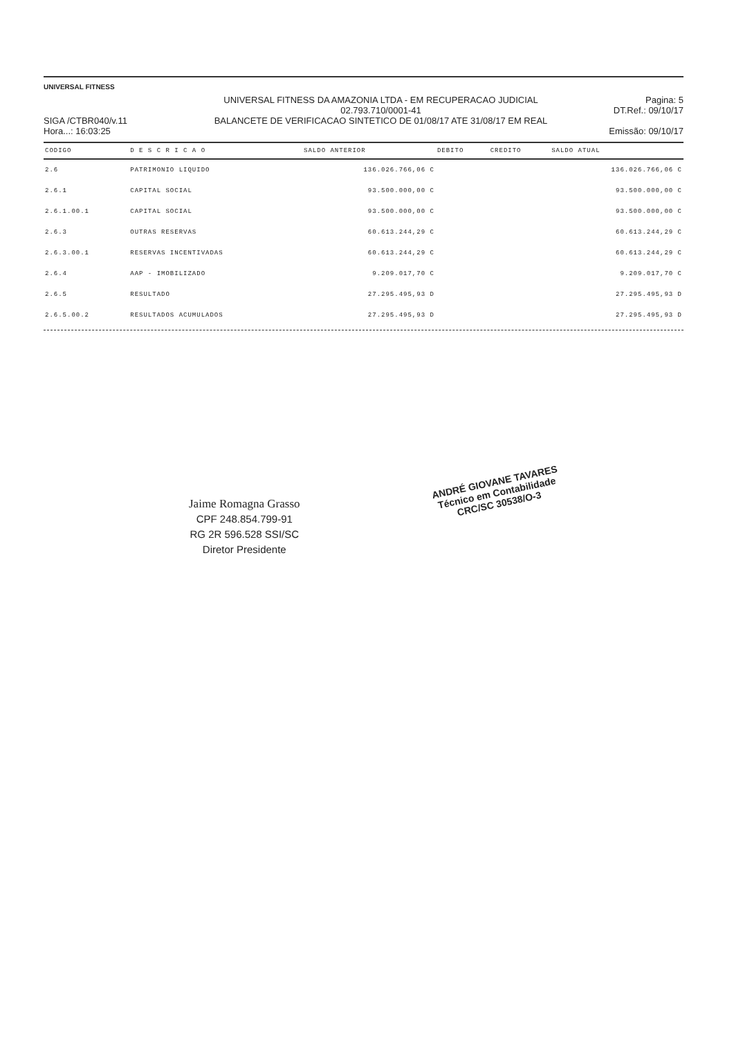UNIVERSAL FITNESS
SIGA /CTBR040/v.11
Hora...: 16:03:25
UNIVERSAL FITNESS DA AMAZONIA LTDA - EM RECUPERACAO JUDICIAL
02.793.710/0001-41
BALANCETE DE VERIFICACAO SINTETICO DE 01/08/17 ATE 31/08/17 EM REAL
Pagina: 5
DT.Ref.: 09/10/17
Emissão: 09/10/17
| CODIGO | D E S C R I C A O | SALDO ANTERIOR | DEBITO | CREDITO | SALDO ATUAL |
| --- | --- | --- | --- | --- | --- |
| 2.6 | PATRIMONIO LIQUIDO | 136.026.766,06 C | | | 136.026.766,06 C |
| 2.6.1 | CAPITAL SOCIAL | 93.500.000,00 C | | | 93.500.000,00 C |
| 2.6.1.00.1 | CAPITAL SOCIAL | 93.500.000,00 C | | | 93.500.000,00 C |
| 2.6.3 | OUTRAS RESERVAS | 60.613.244,29 C | | | 60.613.244,29 C |
| 2.6.3.00.1 | RESERVAS INCENTIVADAS | 60.613.244,29 C | | | 60.613.244,29 C |
| 2.6.4 | AAP - IMOBILIZADO | 9.209.017,70 C | | | 9.209.017,70 C |
| 2.6.5 | RESULTADO | 27.295.495,93 D | | | 27.295.495,93 D |
| 2.6.5.00.2 | RESULTADOS ACUMULADOS | 27.295.495,93 D | | | 27.295.495,93 D |
Jaime Romagna Grasso
CPF 248.854.799-91
RG 2R 596.528 SSI/SC
Diretor Presidente
ANDRÉ GIOVANE TAVARES
Técnico em Contabilidade
CRC/SC 30538/O-3